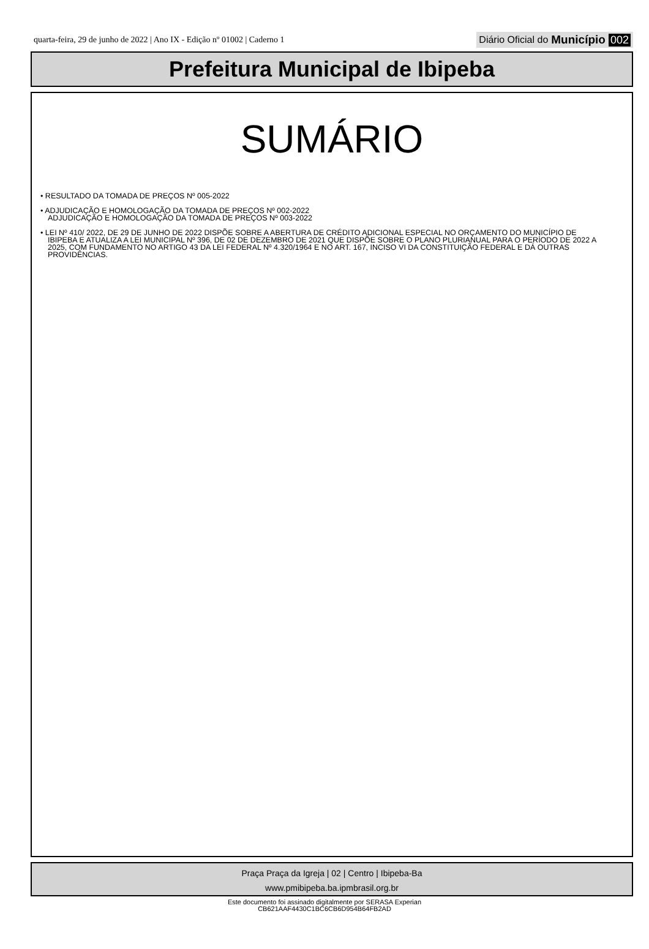quarta-feira, 29 de junho de 2022 | Ano IX - Edição nº 01002 | Caderno 1 Diário Oficial do Município 002
Prefeitura Municipal de Ibipeba
SUMÁRIO
• RESULTADO DA TOMADA DE PREÇOS Nº 005-2022
• ADJUDICAÇÃO E HOMOLOGAÇÃO DA TOMADA DE PREÇOS Nº 002-2022
ADJUDICAÇÃO E HOMOLOGAÇÃO DA TOMADA DE PREÇOS Nº 003-2022
• LEI Nº 410/ 2022, DE 29 DE JUNHO DE 2022 DISPÕE SOBRE A ABERTURA DE CRÉDITO ADICIONAL ESPECIAL NO ORÇAMENTO DO MUNICÍPIO DE IBIPEBA E ATUALIZA A LEI MUNICIPAL Nº 396, DE 02 DE DEZEMBRO DE 2021 QUE DISPÕE SOBRE O PLANO PLURIANUAL PARA O PERÍODO DE 2022 A 2025, COM FUNDAMENTO NO ARTIGO 43 DA LEI FEDERAL Nº 4.320/1964 E NO ART. 167, INCISO VI DA CONSTITUIÇÃO FEDERAL E DÁ OUTRAS PROVIDÊNCIAS.
Praça Praça da Igreja | 02 | Centro | Ibipeba-Ba
www.pmibipeba.ba.ipmbrasil.org.br
Este documento foi assinado digitalmente por SERASA Experian
CB621AAF4430C1BC6CB6D954B64FB2AD